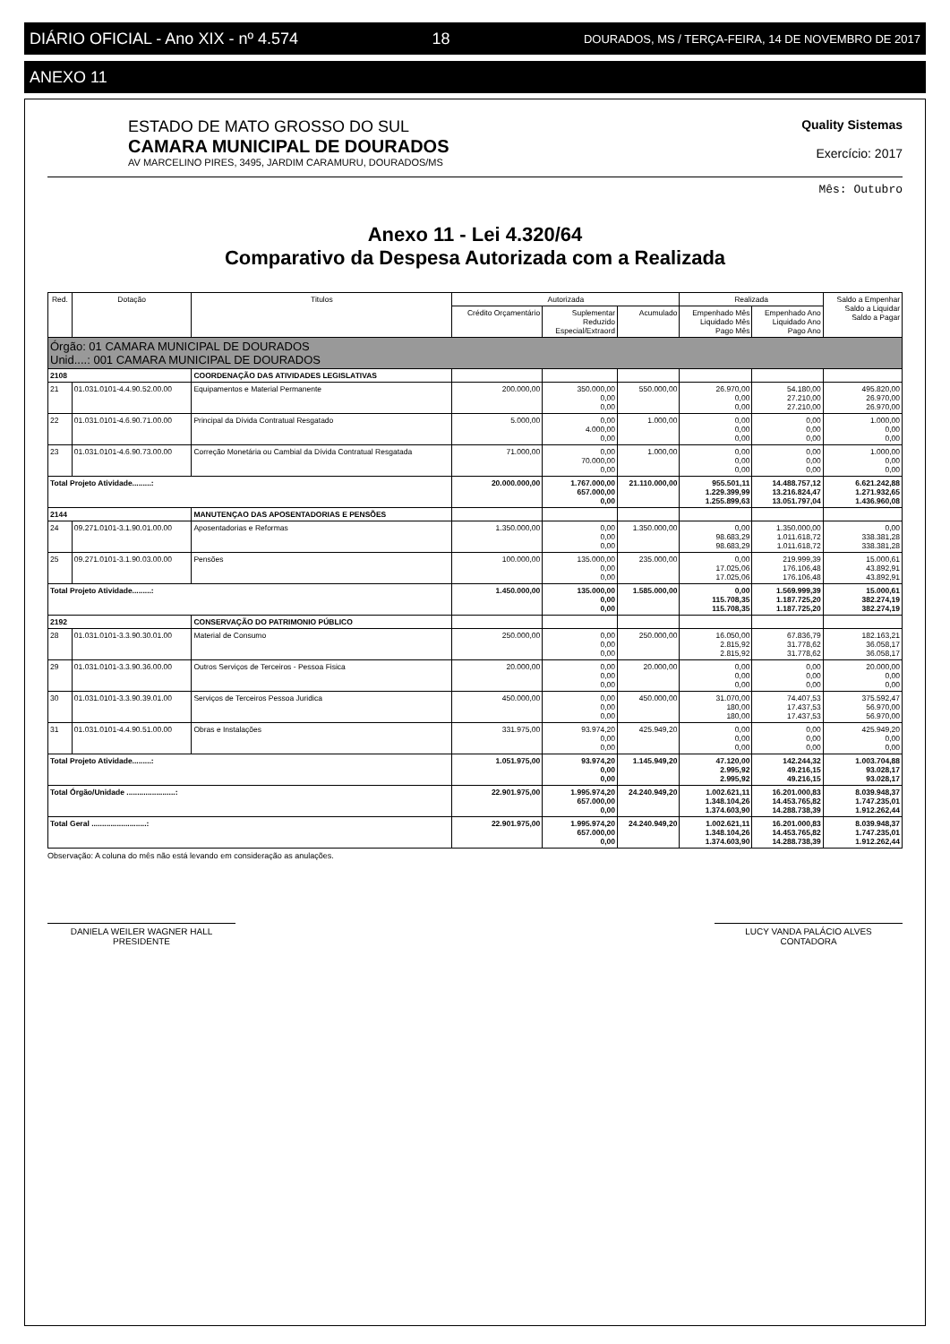DIÁRIO OFICIAL - Ano XIX - nº 4.574 18 DOURADOS, MS / TERÇA-FEIRA, 14 DE NOVEMBRO DE 2017
ANEXO 11
ESTADO DE MATO GROSSO DO SUL
CAMARA MUNICIPAL DE DOURADOS
AV MARCELINO PIRES, 3495, JARDIM CARAMURU, DOURADOS/MS
Quality Sistemas
Exercício: 2017
Mês: Outubro
Anexo 11 - Lei 4.320/64
Comparativo da Despesa Autorizada com a Realizada
| Red. | Dotação | Titulos | Autorizada | | | Realizada | | Saldo a Empenhar Saldo a Liquidar Saldo a Pagar |
| --- | --- | --- | --- | --- | --- | --- | --- | --- |
| | | | Crédito Orçamentário | Suplementar Reduzido Especial/Extraord | Acumulado | Empenhado Mês Liquidado Mês Pago Mês | Empenhado Ano Liquidado Ano Pago Ano | |
| Órgão: 01 CAMARA MUNICIPAL DE DOURADOS Unid....: 001 CAMARA MUNICIPAL DE DOURADOS | | | | | | | | |
| 2108 | | COORDENAÇÃO DAS ATIVIDADES LEGISLATIVAS | | | | | | |
| 21 | 01.031.0101-4.4.90.52.00.00 | Equipamentos e Material Permanente | 200.000,00 | 350.000,00 0,00 0,00 | 550.000,00 | 26.970,00 0,00 0,00 | 54.180,00 27.210,00 27.210,00 | 495.820,00 26.970,00 26.970,00 |
| 22 | 01.031.0101-4.6.90.71.00.00 | Principal da Dívida Contratual Resgatado | 5.000,00 | 0,00 4.000,00 0,00 | 1.000,00 | 0,00 0,00 0,00 | 0,00 0,00 0,00 | 1.000,00 0,00 0,00 |
| 23 | 01.031.0101-4.6.90.73.00.00 | Correção Monetária ou Cambial da Dívida Contratual Resgatada | 71.000,00 | 0,00 70.000,00 0,00 | 1.000,00 | 0,00 0,00 0,00 | 0,00 0,00 0,00 | 1.000,00 0,00 0,00 |
| Total Projeto Atividade.........: | | | 20.000.000,00 | 1.767.000,00 657.000,00 0,00 | 21.110.000,00 | 955.501,11 1.229.399,99 1.255.899,63 | 14.488.757,12 13.216.824,47 13.051.797,04 | 6.621.242,88 1.271.932,65 1.436.960,08 |
| 2144 | | MANUTENÇAO DAS APOSENTADORIAS E PENSÕES | | | | | | |
| 24 | 09.271.0101-3.1.90.01.00.00 | Aposentadorias e Reformas | 1.350.000,00 | 0,00 0,00 0,00 | 1.350.000,00 | 0,00 98.683,29 98.683,29 | 1.350.000,00 1.011.618,72 1.011.618,72 | 0,00 338.381,28 338.381,28 |
| 25 | 09.271.0101-3.1.90.03.00.00 | Pensões | 100.000,00 | 135.000,00 0,00 0,00 | 235.000,00 | 0,00 17.025,06 17.025,06 | 219.999,39 176.106,48 176.106,48 | 15.000,61 43.892,91 43.892,91 |
| Total Projeto Atividade.........: | | | 1.450.000,00 | 135.000,00 0,00 0,00 | 1.585.000,00 | 0,00 115.708,35 115.708,35 | 1.569.999,39 1.187.725,20 1.187.725,20 | 15.000,61 382.274,19 382.274,19 |
| 2192 | | CONSERVAÇÃO DO PATRIMONIO PÚBLICO | | | | | | |
| 28 | 01.031.0101-3.3.90.30.01.00 | Material de Consumo | 250.000,00 | 0,00 0,00 0,00 | 250.000,00 | 16.050,00 2.815,92 2.815,92 | 67.836,79 31.778,62 31.778,62 | 182.163,21 36.058,17 36.058,17 |
| 29 | 01.031.0101-3.3.90.36.00.00 | Outros Serviços de Terceiros - Pessoa Fisica | 20.000,00 | 0,00 0,00 0,00 | 20.000,00 | 0,00 0,00 0,00 | 0,00 0,00 0,00 | 20.000,00 0,00 0,00 |
| 30 | 01.031.0101-3.3.90.39.01.00 | Serviços de Terceiros Pessoa Juridica | 450.000,00 | 0,00 0,00 0,00 | 450.000,00 | 31.070,00 180,00 180,00 | 74.407,53 17.437,53 17.437,53 | 375.592,47 56.970,00 56.970,00 |
| 31 | 01.031.0101-4.4.90.51.00.00 | Obras e Instalações | 331.975,00 | 93.974,20 0,00 0,00 | 425.949,20 | 0,00 0,00 0,00 | 0,00 0,00 0,00 | 425.949,20 0,00 0,00 |
| Total Projeto Atividade.........: | | | 1.051.975,00 | 93.974,20 0,00 0,00 | 1.145.949,20 | 47.120,00 2.995,92 2.995,92 | 142.244,32 49.216,15 49.216,15 | 1.003.704,88 93.028,17 93.028,17 |
| Total Órgão/Unidade .......................: | | | 22.901.975,00 | 1.995.974,20 657.000,00 0,00 | 24.240.949,20 | 1.002.621,11 1.348.104,26 1.374.603,90 | 16.201.000,83 14.453.765,82 14.288.738,39 | 8.039.948,37 1.747.235,01 1.912.262,44 |
| Total Geral ..........................: | | | 22.901.975,00 | 1.995.974,20 657.000,00 0,00 | 24.240.949,20 | 1.002.621,11 1.348.104,26 1.374.603,90 | 16.201.000,83 14.453.765,82 14.288.738,39 | 8.039.948,37 1.747.235,01 1.912.262,44 |
Observação: A coluna do mês não está levando em consideração as anulações.
DANIELA WEILER WAGNER HALL
PRESIDENTE
LUCY VANDA PALÁCIO ALVES
CONTADORA